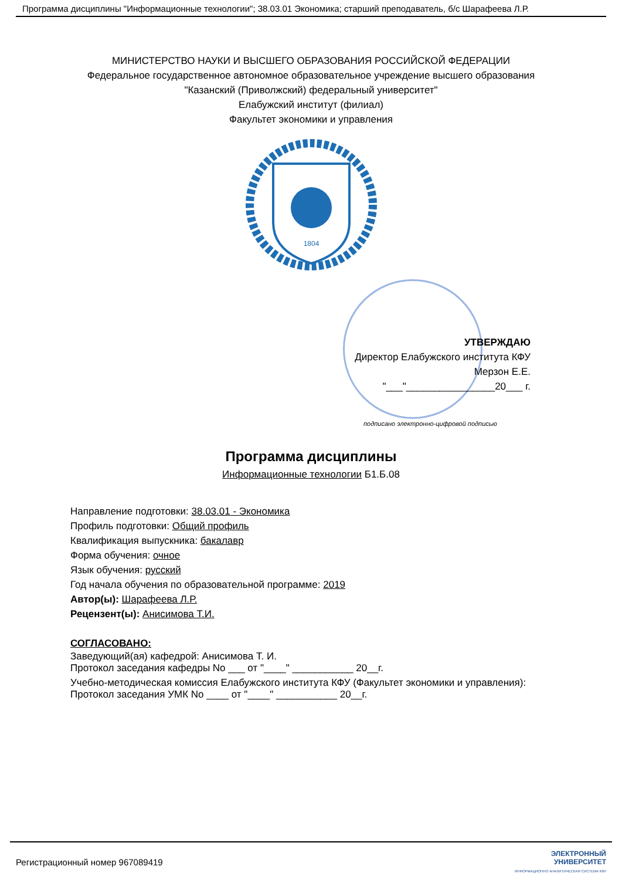Программа дисциплины "Информационные технологии"; 38.03.01 Экономика; старший преподаватель, б/с Шарафеева Л.Р.
МИНИСТЕРСТВО НАУКИ И ВЫСШЕГО ОБРАЗОВАНИЯ РОССИЙСКОЙ ФЕДЕРАЦИИ
Федеральное государственное автономное образовательное учреждение высшего образования
"Казанский (Приволжский) федеральный университет"
Елабужский институт (филиал)
Факультет экономики и управления
1804
УТВЕРЖДАЮ
Директор Елабужского института КФУ
Мерзон Е.Е.
"___"________________20___ г.
подписано электронно-цифровой подписью
Программа дисциплины
Информационные технологии Б1.Б.08
Направление подготовки: 38.03.01 - Экономика
Профиль подготовки: Общий профиль
Квалификация выпускника: бакалавр
Форма обучения: очное
Язык обучения: русский
Год начала обучения по образовательной программе: 2019
Автор(ы): Шарафеева Л.Р.
Рецензент(ы): Анисимова Т.И.
СОГЛАСОВАНО:
Заведующий(ая) кафедрой: Анисимова Т. И.
Протокол заседания кафедры No ___ от "____" ___________ 20__г.
Учебно-методическая комиссия Елабужского института КФУ (Факультет экономики и управления):
Протокол заседания УМК No ____ от "____" ___________ 20__г.
Регистрационный номер 967089419 ЭЛЕКТРОННЫЙ
УНИВЕРСИТЕТ
ИНФОРМАЦИОННО АНАЛИТИЧЕСКАЯ СИСТЕМА КФУ